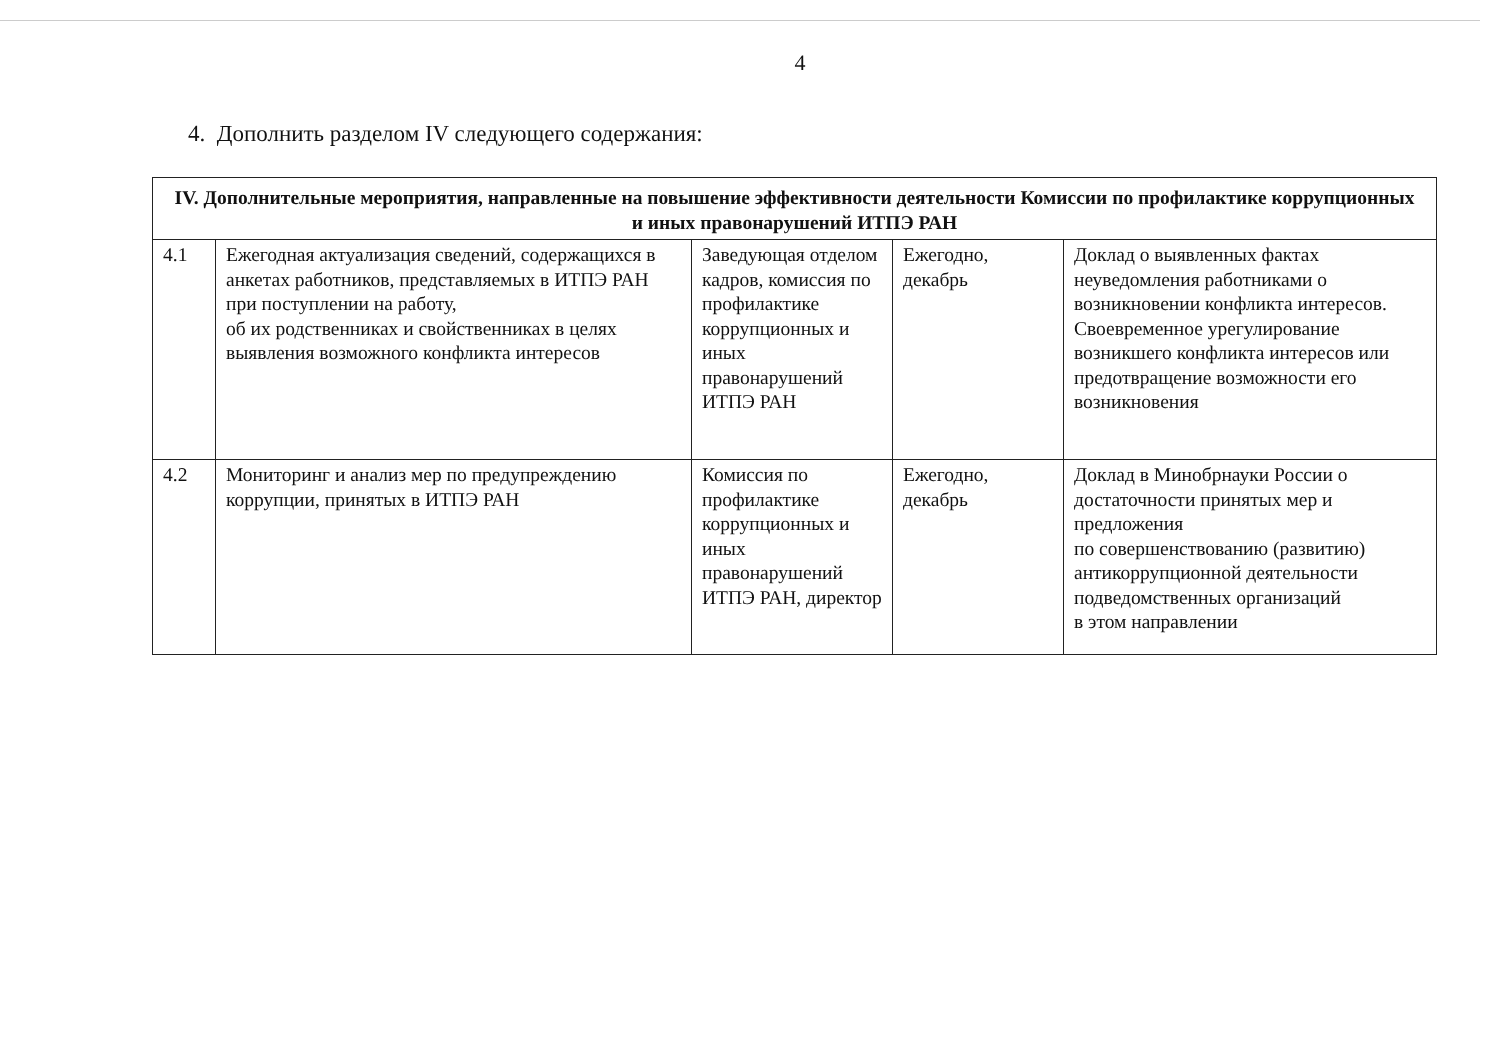4
4. Дополнить разделом IV следующего содержания:
| IV. Дополнительные мероприятия, направленные на повышение эффективности деятельности Комиссии по профилактике коррупционных и иных правонарушений ИТПЭ РАН | | | | |
| --- | --- | --- | --- | --- |
| 4.1 | Ежегодная актуализация сведений, содержащихся в анкетах работников, представляемых в ИТПЭ РАН при поступлении на работу, об их родственниках и свойственниках в целях выявления возможного конфликта интересов | Заведующая отделом кадров, комиссия по профилактике коррупционных и иных правонарушений ИТПЭ РАН | Ежегодно, декабрь | Доклад о выявленных фактах неуведомления работниками о возникновении конфликта интересов. Своевременное урегулирование возникшего конфликта интересов или предотвращение возможности его возникновения |
| 4.2 | Мониторинг и анализ мер по предупреждению коррупции, принятых в ИТПЭ РАН | Комиссия по профилактике коррупционных и иных правонарушений ИТПЭ РАН, директор | Ежегодно, декабрь | Доклад в Минобрнауки России о достаточности принятых мер и предложения по совершенствованию (развитию) антикоррупционной деятельности подведомственных организаций в этом направлении |